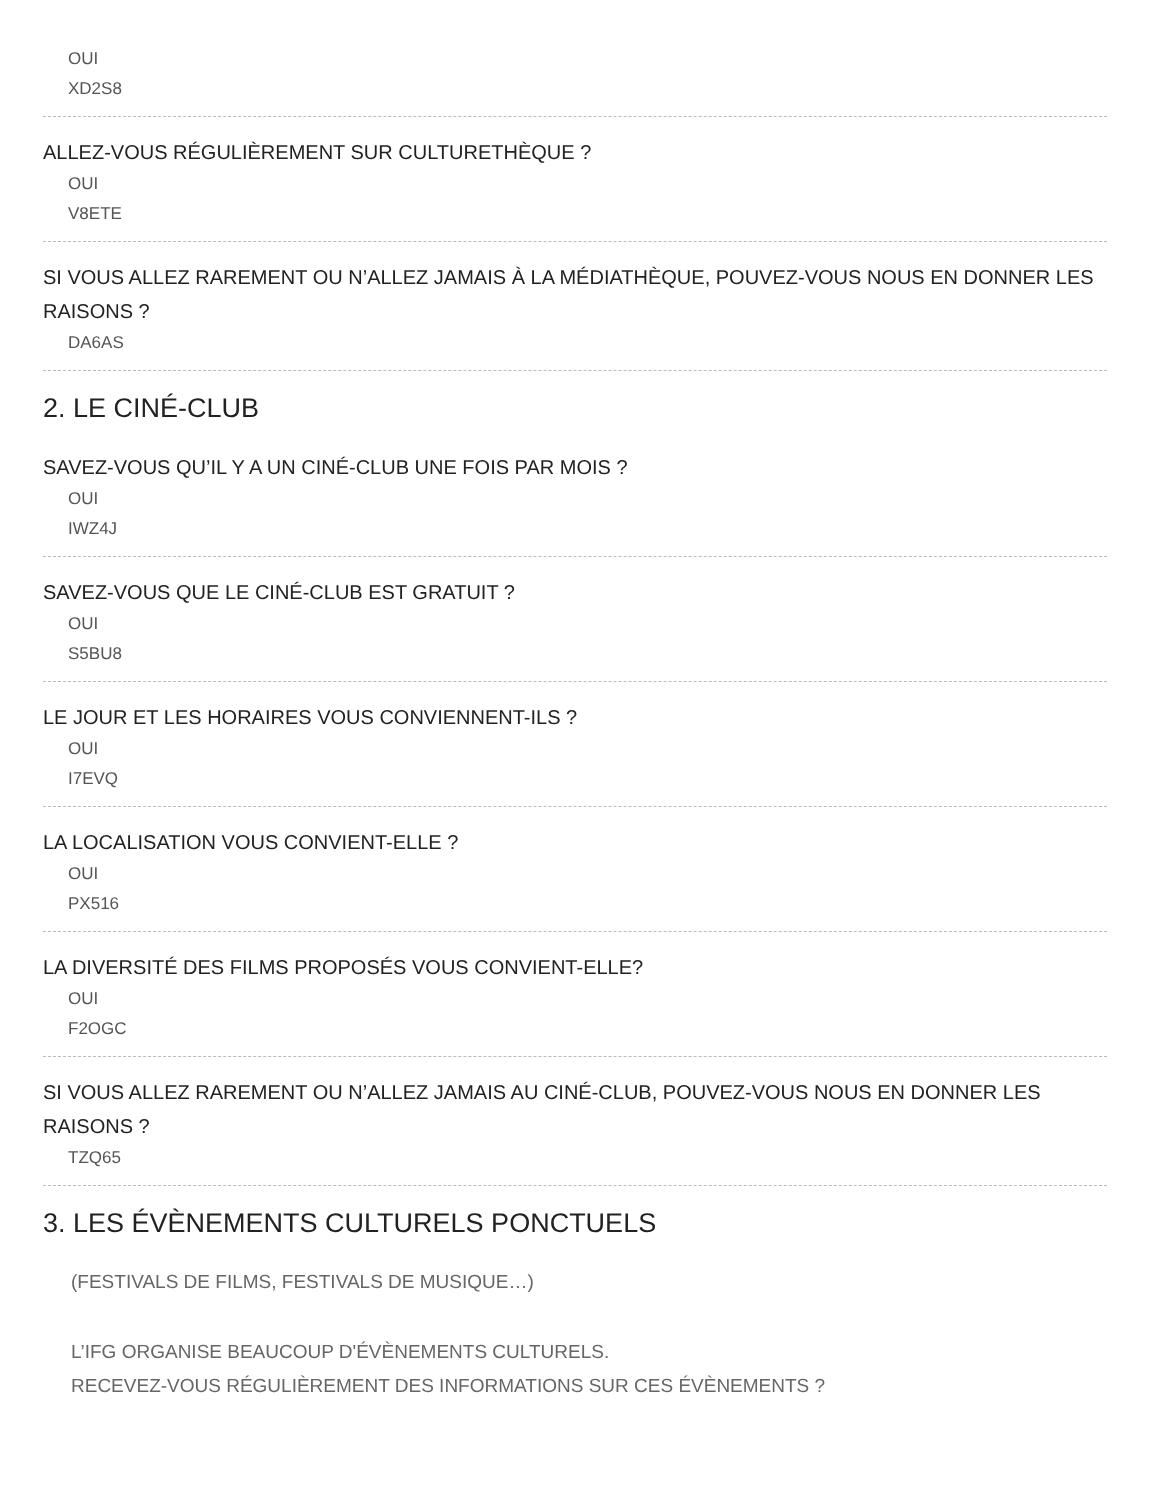OUI
XD2S8
ALLEZ-VOUS RÉGULIÈREMENT SUR CULTURETHÈQUE ?
OUI
V8ETE
SI VOUS ALLEZ RAREMENT OU N’ALLEZ JAMAIS À LA MÉDIATHÈQUE, POUVEZ-VOUS NOUS EN DONNER LES RAISONS ?
DA6AS
2. LE CINÉ-CLUB
SAVEZ-VOUS QU’IL Y A UN CINÉ-CLUB UNE FOIS PAR MOIS ?
OUI
IWZ4J
SAVEZ-VOUS QUE LE CINÉ-CLUB EST GRATUIT ?
OUI
S5BU8
LE JOUR ET LES HORAIRES VOUS CONVIENNENT-ILS ?
OUI
I7EVQ
LA LOCALISATION VOUS CONVIENT-ELLE ?
OUI
PX516
LA DIVERSITÉ DES FILMS PROPOSÉS VOUS CONVIENT-ELLE?
OUI
F2OGC
SI VOUS ALLEZ RAREMENT OU N’ALLEZ JAMAIS AU CINÉ-CLUB, POUVEZ-VOUS NOUS EN DONNER LES RAISONS ?
TZQ65
3. LES ÉVÈNEMENTS CULTURELS PONCTUELS
(FESTIVALS DE FILMS, FESTIVALS DE MUSIQUE…)
L’IFG ORGANISE BEAUCOUP D'ÉVÈNEMENTS CULTURELS.
RECEVEZ-VOUS RÉGULIÈREMENT DES INFORMATIONS SUR CES ÉVÈNEMENTS ?